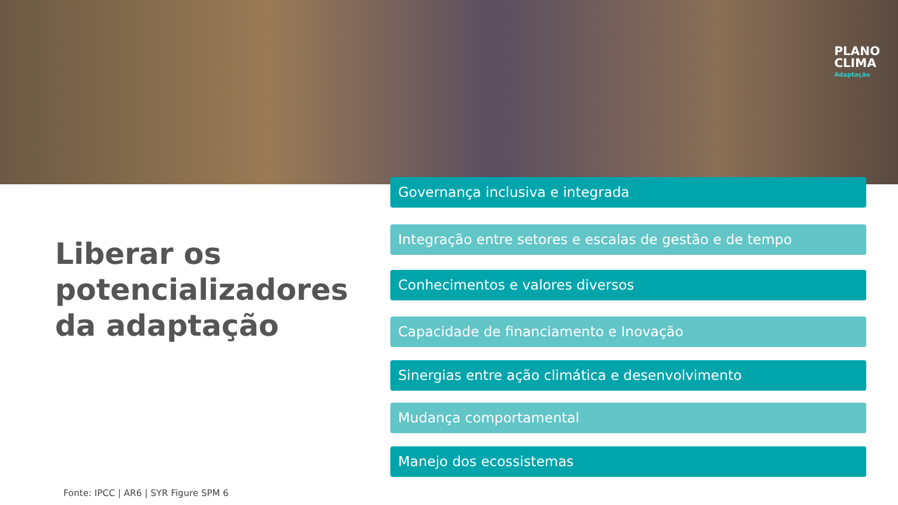PLANO
CLIMA
Adaptação
Liberar os
potencializadores
da adaptação
Governança inclusiva e integrada
Integração entre setores e escalas de gestão e de tempo
Conhecimentos e valores diversos
Capacidade de financiamento e Inovação
Sinergias entre ação climática e desenvolvimento
Mudança comportamental
Manejo dos ecossistemas
Fonte: IPCC | AR6 | SYR Figure SPM 6